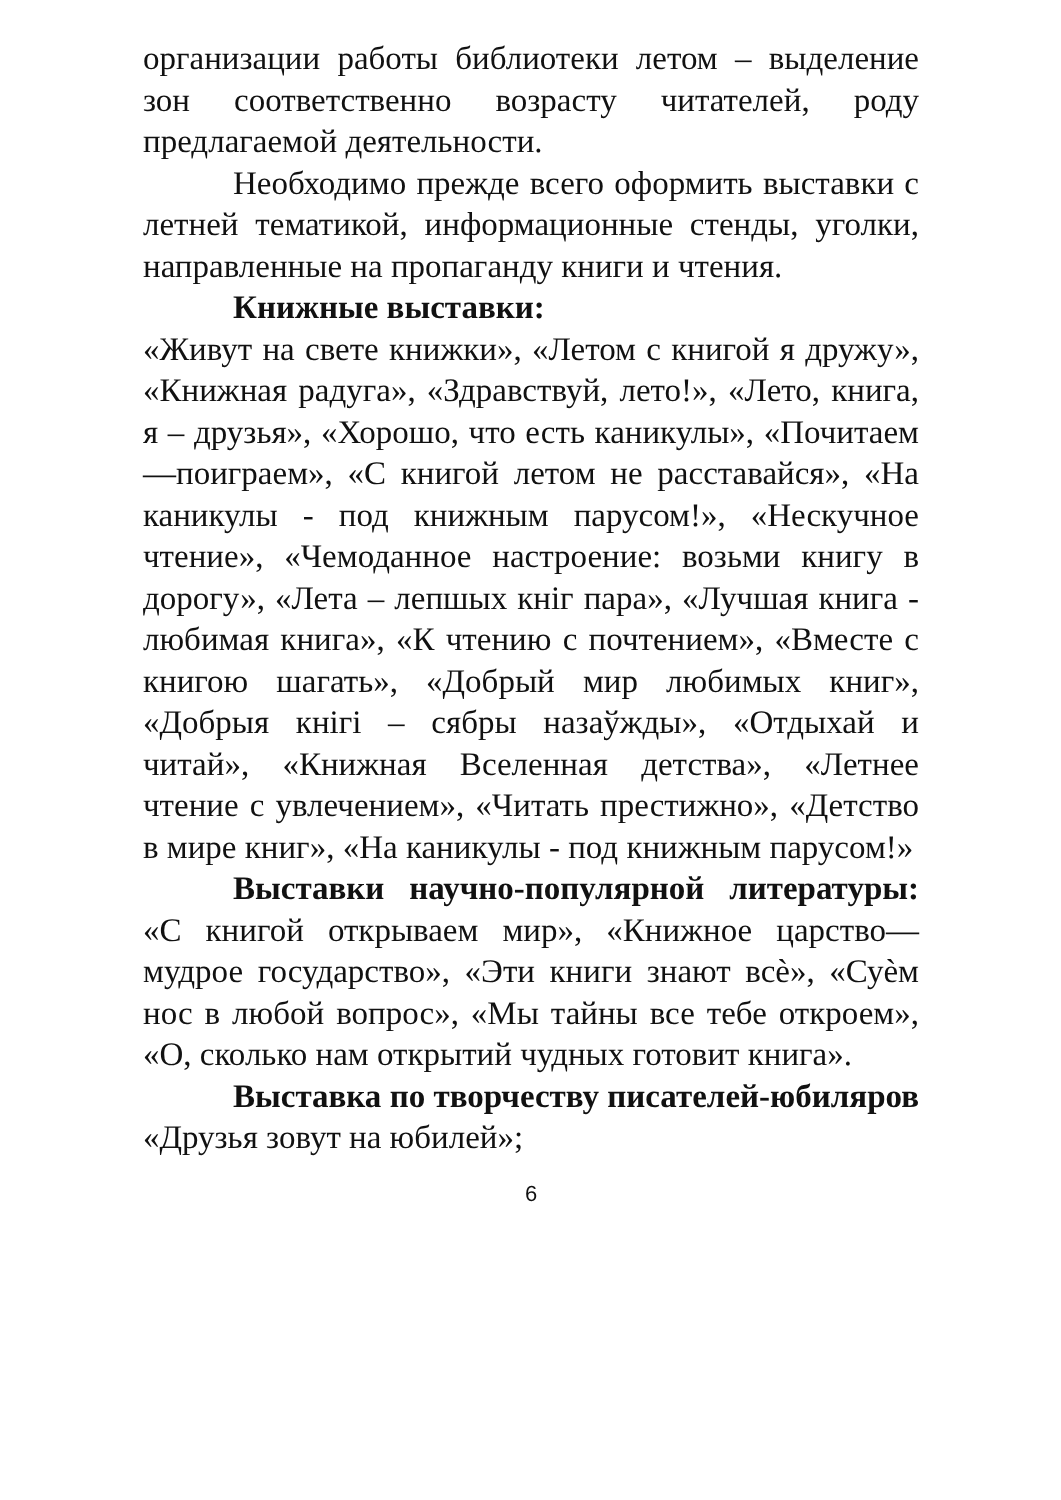организации работы библиотеки летом – выделение зон соответственно возрасту читателей, роду предлагаемой деятельности.
Необходимо прежде всего оформить выставки с летней тематикой, информационные стенды, уголки, направленные на пропаганду книги и чтения.
Книжные выставки:
«Живут на свете книжки», «Летом с книгой я дружу», «Книжная радуга», «Здравствуй, лето!», «Лето, книга, я – друзья», «Хорошо, что есть каникулы», «Почитаем—поиграем», «С книгой летом не расставайся», «На каникулы - под книжным парусом!», «Нескучное чтение», «Чемоданное настроение: возьми книгу в дорогу», «Лета – лепшых кніг пара», «Лучшая книга - любимая книга», «К чтению с почтением», «Вместе с книгою шагать», «Добрый мир любимых книг», «Добрыя кнігі – сябры назаўжды», «Отдыхай и читай», «Книжная Вселенная детства», «Летнее чтение с увлечением», «Читать престижно», «Детство в мире книг», «На каникулы - под книжным парусом!»
Выставки научно-популярной литературы: «С книгой открываем мир», «Книжное царство—мудрое государство», «Эти книги знают всѐ», «Суѐм нос в любой вопрос», «Мы тайны все тебе откроем», «О, сколько нам открытий чудных готовит книга».
Выставка по творчеству писателей-юбиляров «Друзья зовут на юбилей»;
6